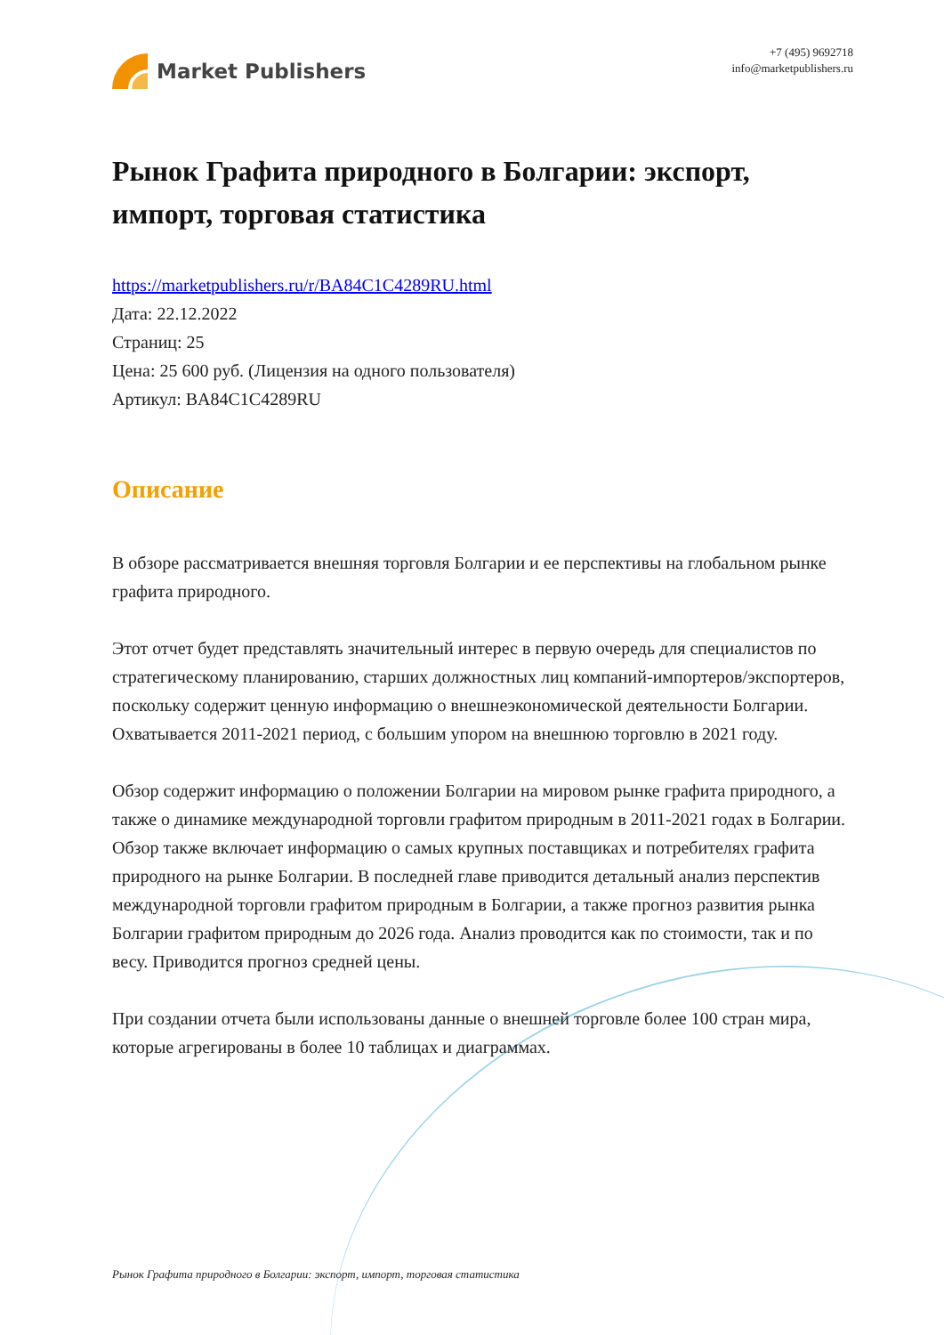Market Publishers
+7 (495) 9692718
info@marketpublishers.ru
Рынок Графита природного в Болгарии: экспорт, импорт, торговая статистика
https://marketpublishers.ru/r/BA84C1C4289RU.html
Дата: 22.12.2022
Страниц: 25
Цена: 25 600 руб. (Лицензия на одного пользователя)
Артикул: BA84C1C4289RU
Описание
В обзоре рассматривается внешняя торговля Болгарии и ее перспективы на глобальном рынке графита природного.
Этот отчет будет представлять значительный интерес в первую очередь для специалистов по стратегическому планированию, старших должностных лиц компаний-импортеров/экспортеров, поскольку содержит ценную информацию о внешнеэкономической деятельности Болгарии. Охватывается 2011-2021 период, с большим упором на внешнюю торговлю в 2021 году.
Обзор содержит информацию о положении Болгарии на мировом рынке графита природного, а также о динамике международной торговли графитом природным в 2011-2021 годах в Болгарии. Обзор также включает информацию о самых крупных поставщиках и потребителях графита природного на рынке Болгарии. В последней главе приводится детальный анализ перспектив международной торговли графитом природным в Болгарии, а также прогноз развития рынка Болгарии графитом природным до 2026 года. Анализ проводится как по стоимости, так и по весу. Приводится прогноз средней цены.
При создании отчета были использованы данные о внешней торговле более 100 стран мира, которые агрегированы в более 10 таблицах и диаграммах.
Рынок Графита природного в Болгарии: экспорт, импорт, торговая статистика